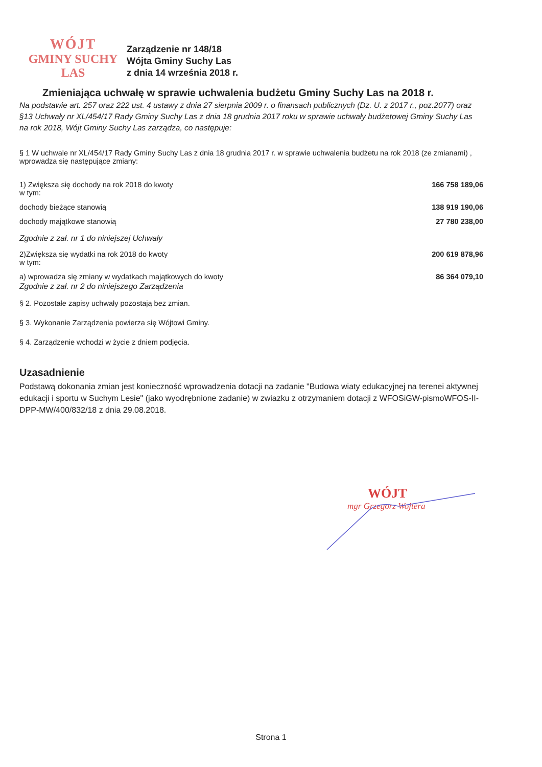WÓJT
GMINY SUCHY LAS
Zarządzenie nr 148/18
Wójta Gminy Suchy Las
z dnia 14 września 2018 r.
Zmieniająca uchwałę w sprawie uchwalenia budżetu Gminy Suchy Las na 2018 r.
Na podstawie art. 257 oraz 222 ust. 4 ustawy z dnia 27 sierpnia 2009 r. o finansach publicznych (Dz. U. z 2017 r., poz.2077) oraz §13 Uchwały nr XL/454/17 Rady Gminy Suchy Las z dnia 18 grudnia 2017 roku w sprawie uchwały budżetowej Gminy Suchy Las na rok 2018, Wójt Gminy Suchy Las zarządza, co następuje:
§ 1 W uchwale nr XL/454/17 Rady Gminy Suchy Las z dnia 18 grudnia 2017 r. w sprawie uchwalenia budżetu na rok 2018 (ze zmianami) , wprowadza się następujące zmiany:
1) Zwiększa się dochody na rok 2018 do kwoty
w tym: 166 758 189,06
dochody bieżące stanowią 138 919 190,06
dochody majątkowe stanowią 27 780 238,00
Zgodnie z zał. nr 1 do niniejszej Uchwały
2)Zwiększa się wydatki na rok 2018 do kwoty
w tym: 200 619 878,96
a) wprowadza się zmiany w wydatkach majątkowych do kwoty 86 364 079,10
Zgodnie z zał. nr 2 do niniejszego Zarządzenia
§ 2. Pozostałe zapisy uchwały pozostają bez zmian.
§ 3. Wykonanie Zarządzenia powierza się Wójtowi Gminy.
§ 4. Zarządzenie wchodzi w życie z dniem podjęcia.
Uzasadnienie
Podstawą dokonania zmian jest konieczność wprowadzenia dotacji na zadanie "Budowa wiaty edukacyjnej na terenei aktywnej edukacji i sportu w Suchym Lesie" (jako wyodrębnione zadanie) w zwiazku z otrzymaniem dotacji z WFOSiGW-pismoWFOS-II-DPP-MW/400/832/18 z dnia 29.08.2018.
WÓJT
mgr Grzegorz Wojtera
Strona 1